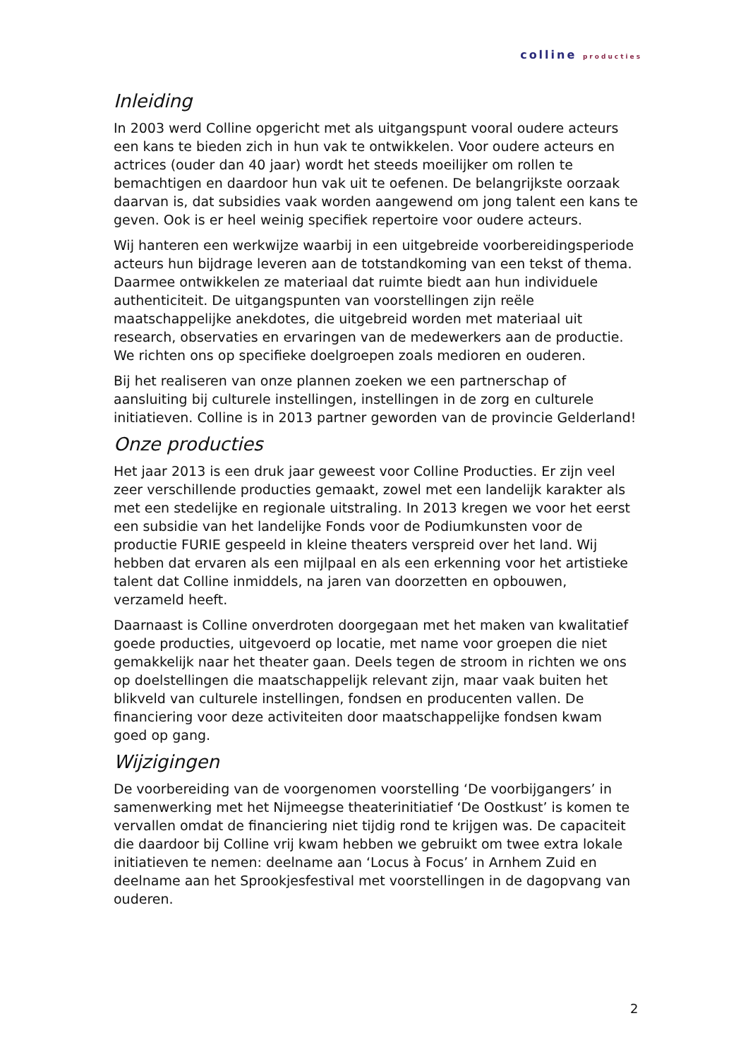colline producties
Inleiding
In 2003 werd Colline opgericht met als uitgangspunt vooral oudere acteurs een kans te bieden zich in hun vak te ontwikkelen. Voor oudere acteurs en actrices (ouder dan 40 jaar) wordt het steeds moeilijker om rollen te bemachtigen en daardoor hun vak uit te oefenen. De belangrijkste oorzaak daarvan is, dat subsidies vaak worden aangewend om jong talent een kans te geven. Ook is er heel weinig specifiek repertoire voor oudere acteurs.
Wij hanteren een werkwijze waarbij in een uitgebreide voorbereidingsperiode acteurs hun bijdrage leveren aan de totstandkoming van een tekst of thema. Daarmee ontwikkelen ze materiaal dat ruimte biedt aan hun individuele authenticiteit. De uitgangspunten van voorstellingen zijn reële maatschappelijke anekdotes, die uitgebreid worden met materiaal uit research, observaties en ervaringen van de medewerkers aan de productie. We richten ons op specifieke doelgroepen zoals medioren en ouderen.
Bij het realiseren van onze plannen zoeken we een partnerschap of aansluiting bij culturele instellingen, instellingen in de zorg en culturele initiatieven. Colline is in 2013 partner geworden van de provincie Gelderland!
Onze producties
Het jaar 2013 is een druk jaar geweest voor Colline Producties. Er zijn veel zeer verschillende producties gemaakt, zowel met een landelijk karakter als met een stedelijke en regionale uitstraling. In 2013 kregen we voor het eerst een subsidie van het landelijke Fonds voor de Podiumkunsten voor de productie FURIE gespeeld in kleine theaters verspreid over het land. Wij hebben dat ervaren als een mijlpaal en als een erkenning voor het artistieke talent dat Colline inmiddels, na jaren van doorzetten en opbouwen, verzameld heeft.
Daarnaast is Colline onverdroten doorgegaan met het maken van kwalitatief goede producties, uitgevoerd op locatie, met name voor groepen die niet gemakkelijk naar het theater gaan. Deels tegen de stroom in richten we ons op doelstellingen die maatschappelijk relevant zijn, maar vaak buiten het blikveld van culturele instellingen, fondsen en producenten vallen. De financiering voor deze activiteiten door maatschappelijke fondsen kwam goed op gang.
Wijzigingen
De voorbereiding van de voorgenomen voorstelling ‘De voorbijgangers’ in samenwerking met het Nijmeegse theaterinitiatief ‘De Oostkust’ is komen te vervallen omdat de financiering niet tijdig rond te krijgen was. De capaciteit die daardoor bij Colline vrij kwam hebben we gebruikt om twee extra lokale initiatieven te nemen: deelname aan ‘Locus à Focus’ in Arnhem Zuid en deelname aan het Sprookjesfestival met voorstellingen in de dagopvang van ouderen.
2